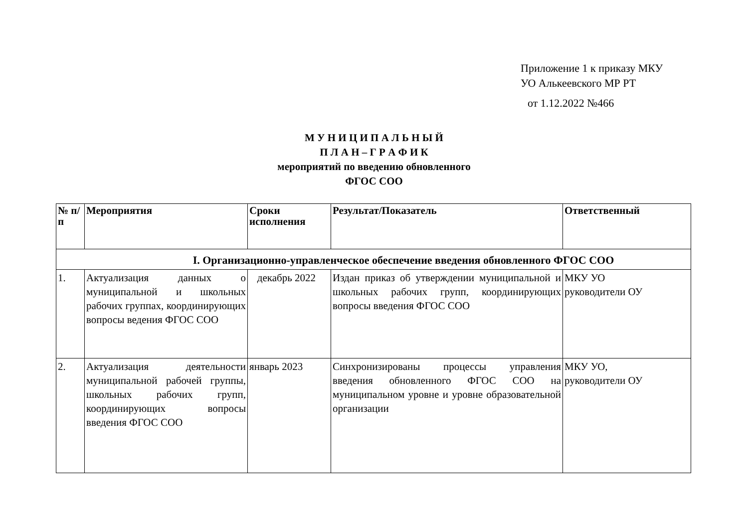Приложение 1 к приказу МКУ
УО Алькеевского МР РТ
от 1.12.2022 №466
М У Н И Ц И П А Л Ь Н Ы Й
П Л А Н – Г Р А Ф И К
мероприятий по введению обновленного
ФГОС СОО
| № п/ п | Мероприятия | Сроки исполнения | Результат/Показатель | Ответственный |
| --- | --- | --- | --- | --- |
| I. Организационно-управленческое обеспечение введения обновленного ФГОС СОО | | | | |
| 1. | Актуализация данных о муниципальной и школьных рабочих группах, координирующих вопросы ведения ФГОС СОО | декабрь 2022 | Издан приказ об утверждении муниципальной и школьных рабочих групп, координирующих вопросы введения ФГОС СОО | МКУ УО руководители ОУ |
| 2. | Актуализация деятельности муниципальной рабочей группы, школьных рабочих групп, координирующих вопросы введения ФГОС СОО | январь 2023 | Синхронизированы процессы управления введения обновленного ФГОС СОО на муниципальном уровне и уровне образовательной организации | МКУ УО, руководители ОУ |